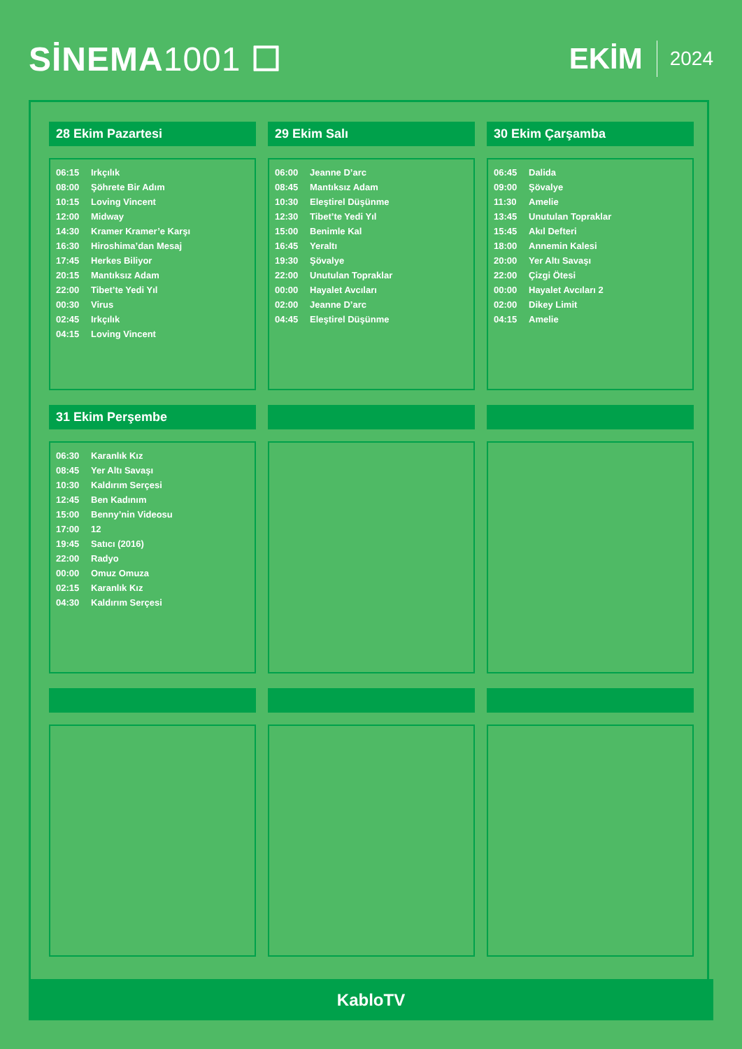SİNEMA1001 ☐ EKİM 2024
28 Ekim Pazartesi
| 06:15 | Irkçılık |
| 08:00 | Şöhrete Bir Adım |
| 10:15 | Loving Vincent |
| 12:00 | Midway |
| 14:30 | Kramer Kramer’e Karşı |
| 16:30 | Hiroshima’dan Mesaj |
| 17:45 | Herkes Biliyor |
| 20:15 | Mantıksız Adam |
| 22:00 | Tibet’te Yedi Yıl |
| 00:30 | Virus |
| 02:45 | Irkçılık |
| 04:15 | Loving Vincent |
29 Ekim Salı
| 06:00 | Jeanne D’arc |
| 08:45 | Mantıksız Adam |
| 10:30 | Eleştirel Düşünme |
| 12:30 | Tibet’te Yedi Yıl |
| 15:00 | Benimle Kal |
| 16:45 | Yeraltı |
| 19:30 | Şövalye |
| 22:00 | Unutulan Topraklar |
| 00:00 | Hayalet Avcıları |
| 02:00 | Jeanne D’arc |
| 04:45 | Eleştirel Düşünme |
30 Ekim Çarşamba
| 06:45 | Dalida |
| 09:00 | Şövalye |
| 11:30 | Amelie |
| 13:45 | Unutulan Topraklar |
| 15:45 | Akıl Defteri |
| 18:00 | Annemin Kalesi |
| 20:00 | Yer Altı Savaşı |
| 22:00 | Çizgi Ötesi |
| 00:00 | Hayalet Avcıları 2 |
| 02:00 | Dikey Limit |
| 04:15 | Amelie |
31 Ekim Perşembe
| 06:30 | Karanlık Kız |
| 08:45 | Yer Altı Savaşı |
| 10:30 | Kaldırım Serçesi |
| 12:45 | Ben Kadınım |
| 15:00 | Benny’nin Videosu |
| 17:00 | 12 |
| 19:45 | Satıcı (2016) |
| 22:00 | Radyo |
| 00:00 | Omuz Omuza |
| 02:15 | Karanlık Kız |
| 04:30 | Kaldırım Serçesi |
KabloTV